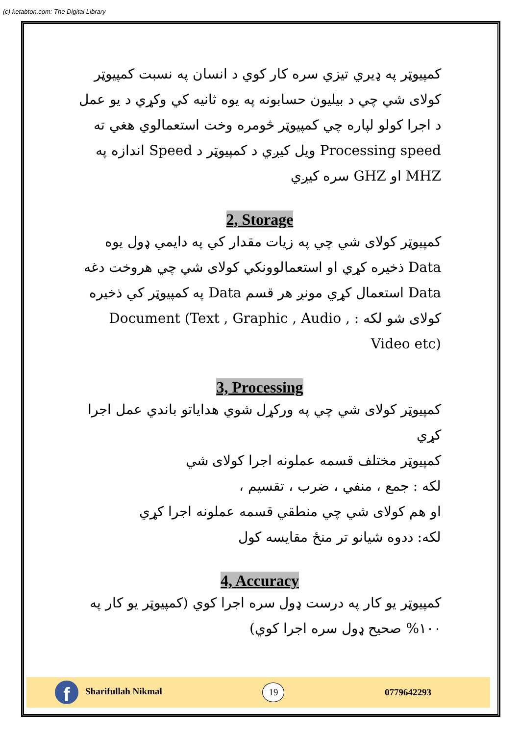(c) ketabton.com: The Digital Library
کمپیوټر په ډیري تیزي سره کار کوي د انسان په نسبت کمپیوټر کولای شي چي د بیلیون حسابونه په یوه ثانیه کي وکړي د یو عمل د اجرا کولو لپاره چي کمپیوټر څومره وخت استعمالوي هغي ته Processing speed ویل کیږي د کمپیوټر د Speed اندازه په MHZ او GHZ سره کیږي
2, Storage
کمپیوټر کولای شي چي په زیات مقدار کي په دایمي ډول یوه Data ذخیره کړي او استعمالوونکي کولای شي چي هروخت دغه Data استعمال کړي مونږ هر قسم Data په کمپیوټر کي ذخیره کولای شو لکه : Document (Text , Graphic , Audio , Video etc)
3, Processing
کمپیوټر کولای شي چي په ورکړل شوي هدایاتو باندي عمل اجرا کړي
کمپیوټر مختلف قسمه عملونه اجرا کولای شي
لکه : جمع ، منفي ، ضرب ، تقسیم ،
او هم کولای شي چي منطقي قسمه عملونه اجرا کړي
لکه: ددوه شیانو تر منځ مقایسه کول
4, Accuracy
کمپیوټر یو کار په درست ډول سره اجرا کوي (کمپیوټر یو کار په ۱۰۰% صحیح ډول سره اجرا کوي)
f Sharifullah Nikmal
19
0779642293